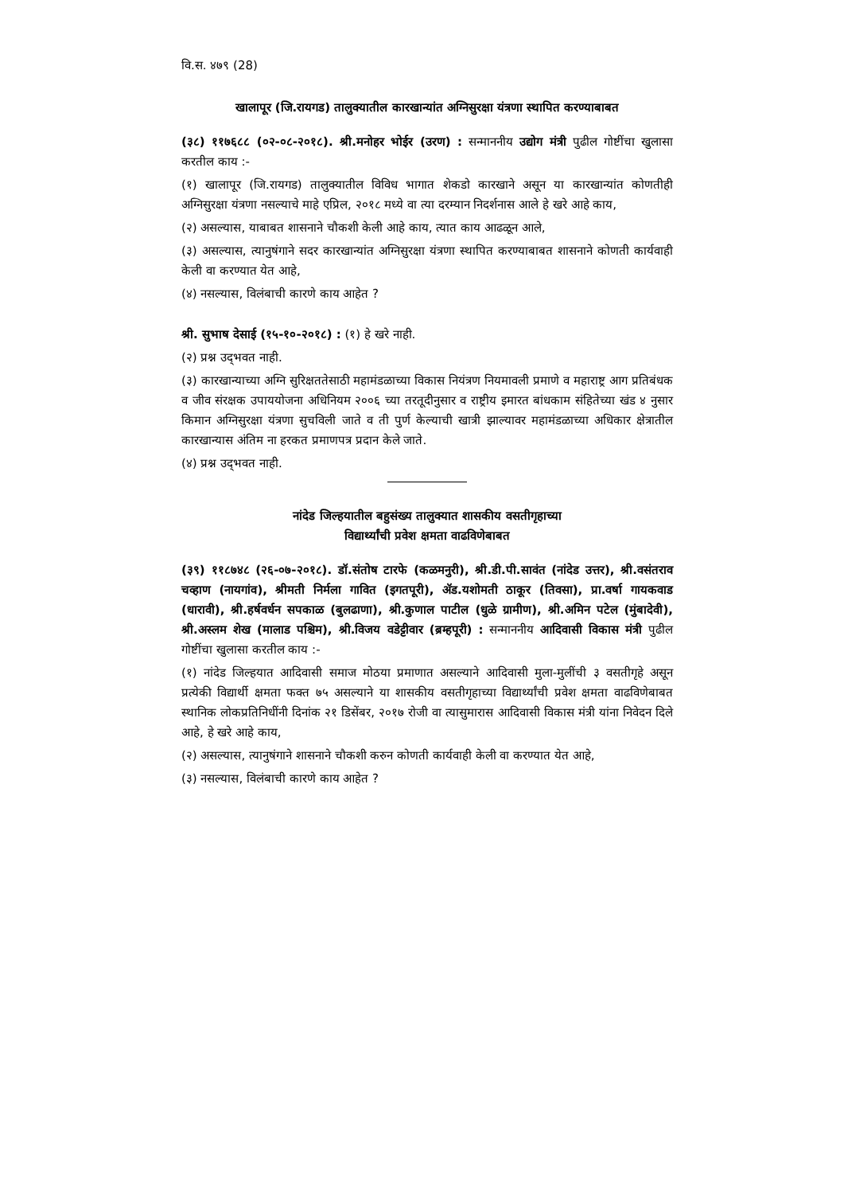वि.स. ४७९ (28)
खालापूर (जि.रायगड) तालुक्यातील कारखान्यांत अग्निसुरक्षा यंत्रणा स्थापित करण्याबाबत
(३८) ११७६८८ (०२-०८-२०१८). श्री.मनोहर भोईर (उरण) : सन्माननीय उद्योग मंत्री पुढील गोष्टींचा खुलासा करतील काय :-
(१) खालापूर (जि.रायगड) तालुक्यातील विविध भागात शेकडो कारखाने असून या कारखान्यांत कोणतीही अग्निसुरक्षा यंत्रणा नसल्याचे माहे एप्रिल, २०१८ मध्ये वा त्या दरम्यान निदर्शनास आले हे खरे आहे काय,
(२) असल्यास, याबाबत शासनाने चौकशी केली आहे काय, त्यात काय आढळून आले,
(३) असल्यास, त्यानुषंगाने सदर कारखान्यांत अग्निसुरक्षा यंत्रणा स्थापित करण्याबाबत शासनाने कोणती कार्यवाही केली वा करण्यात येत आहे,
(४) नसल्यास, विलंबाची कारणे काय आहेत ?
श्री. सुभाष देसाई (१५-१०-२०१८) : (१) हे खरे नाही.
(२) प्रश्न उद्‌भवत नाही.
(३) कारखान्याच्या अग्नि सुरिक्षततेसाठी महामंडळाच्या विकास नियंत्रण नियमावली प्रमाणे व महाराष्ट्र आग प्रतिबंधक व जीव संरक्षक उपाययोजना अधिनियम २००६ च्या तरतूदीनुसार व राष्ट्रीय इमारत बांधकाम संहितेच्या खंड ४ नुसार किमान अग्निसुरक्षा यंत्रणा सुचविली जाते व ती पुर्ण केल्याची खात्री झाल्यावर महामंडळाच्या अधिकार क्षेत्रातील कारखान्यास अंतिम ना हरकत प्रमाणपत्र प्रदान केले जाते.
(४) प्रश्न उद्‌भवत नाही.
नांदेड जिल्हयातील बहुसंख्य तालुक्यात शासकीय वसतीगृहाच्या
विद्यार्थ्यांची प्रवेश क्षमता वाढविणेबाबत
(३९) ११८७४८ (२६-०७-२०१८). डॉ.संतोष टारफे (कळमनुरी), श्री.डी.पी.सावंत (नांदेड उत्तर), श्री.वसंतराव चव्हाण (नायगांव), श्रीमती निर्मला गावित (इगतपूरी), ॲड.यशोमती ठाकूर (तिवसा), प्रा.वर्षा गायकवाड (धारावी), श्री.हर्षवर्धन सपकाळ (बुलढाणा), श्री.कुणाल पाटील (धुळे ग्रामीण), श्री.अमिन पटेल (मुंबादेवी), श्री.अस्लम शेख (मालाड पश्चिम), श्री.विजय वडेट्टीवार (ब्रम्हपूरी) : सन्माननीय आदिवासी विकास मंत्री पुढील गोष्टींचा खुलासा करतील काय :-
(१) नांदेड जिल्हयात आदिवासी समाज मोठया प्रमाणात असल्याने आदिवासी मुला-मुलींची ३ वसतीगृहे असून प्रत्येकी विद्यार्थी क्षमता फक्त ७५ असल्याने या शासकीय वसतीगृहाच्या विद्यार्थ्यांची प्रवेश क्षमता वाढविणेबाबत स्थानिक लोकप्रतिनिधींनी दिनांक २१ डिसेंबर, २०१७ रोजी वा त्यासुमारास आदिवासी विकास मंत्री यांना निवेदन दिले आहे, हे खरे आहे काय,
(२) असल्यास, त्यानुषंगाने शासनाने चौकशी करुन कोणती कार्यवाही केली वा करण्यात येत आहे,
(३) नसल्यास, विलंबाची कारणे काय आहेत ?